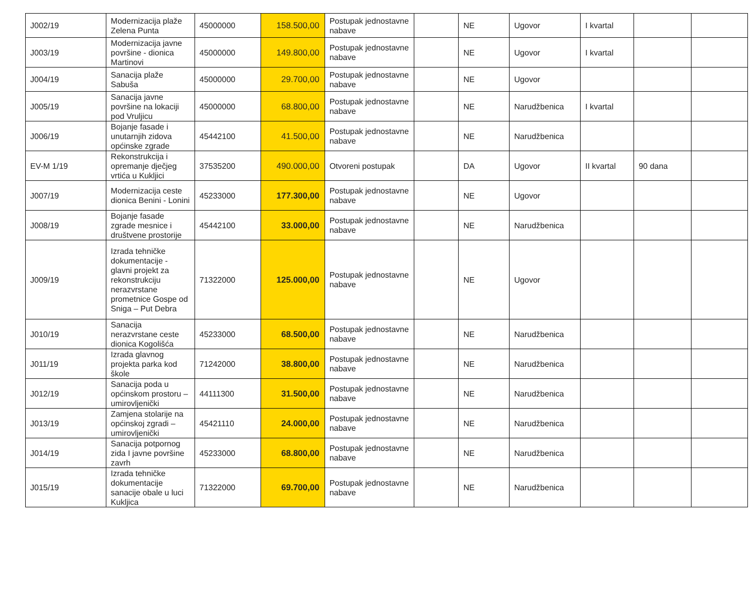| J002/19 | Modernizacija plaže Zelena Punta | 45000000 | 158.500,00 | Postupak jednostavne nabave | | NE | Ugovor | I kvartal | | |
| J003/19 | Modernizacija javne površine - dionica Martinovi | 45000000 | 149.800,00 | Postupak jednostavne nabave | | NE | Ugovor | I kvartal | | |
| J004/19 | Sanacija plaže Sabuša | 45000000 | 29.700,00 | Postupak jednostavne nabave | | NE | Ugovor | | | |
| J005/19 | Sanacija javne površine na lokaciji pod Vruljicu | 45000000 | 68.800,00 | Postupak jednostavne nabave | | NE | Narudžbenica | I kvartal | | |
| J006/19 | Bojanje fasade i unutarnjih zidova općinske zgrade | 45442100 | 41.500,00 | Postupak jednostavne nabave | | NE | Narudžbenica | | | |
| EV-M 1/19 | Rekonstrukcija i opremanje dječjeg vrtića u Kukljici | 37535200 | 490.000,00 | Otvoreni postupak | | DA | Ugovor | II kvartal | 90 dana | |
| J007/19 | Modernizacija ceste dionica Benini - Lonini | 45233000 | 177.300,00 | Postupak jednostavne nabave | | NE | Ugovor | | | |
| J008/19 | Bojanje fasade zgrade mesnice i društvene prostorije | 45442100 | 33.000,00 | Postupak jednostavne nabave | | NE | Narudžbenica | | | |
| J009/19 | Izrada tehničke dokumentacije - glavni projekt za rekonstrukciju nerazvrstane prometnice Gospe od Sniga – Put Debra | 71322000 | 125.000,00 | Postupak jednostavne nabave | | NE | Ugovor | | | |
| J010/19 | Sanacija nerazvrstane ceste dionica Kogolišća | 45233000 | 68.500,00 | Postupak jednostavne nabave | | NE | Narudžbenica | | | |
| J011/19 | Izrada glavnog projekta parka kod škole | 71242000 | 38.800,00 | Postupak jednostavne nabave | | NE | Narudžbenica | | | |
| J012/19 | Sanacija poda u općinskom prostoru – umirovljenički | 44111300 | 31.500,00 | Postupak jednostavne nabave | | NE | Narudžbenica | | | |
| J013/19 | Zamjena stolarije na općinskoj zgradi – umirovljenički | 45421110 | 24.000,00 | Postupak jednostavne nabave | | NE | Narudžbenica | | | |
| J014/19 | Sanacija potpornog zida I javne površine zavrh | 45233000 | 68.800,00 | Postupak jednostavne nabave | | NE | Narudžbenica | | | |
| J015/19 | Izrada tehničke dokumentacije sanacije obale u luci Kukljica | 71322000 | 69.700,00 | Postupak jednostavne nabave | | NE | Narudžbenica | | | |